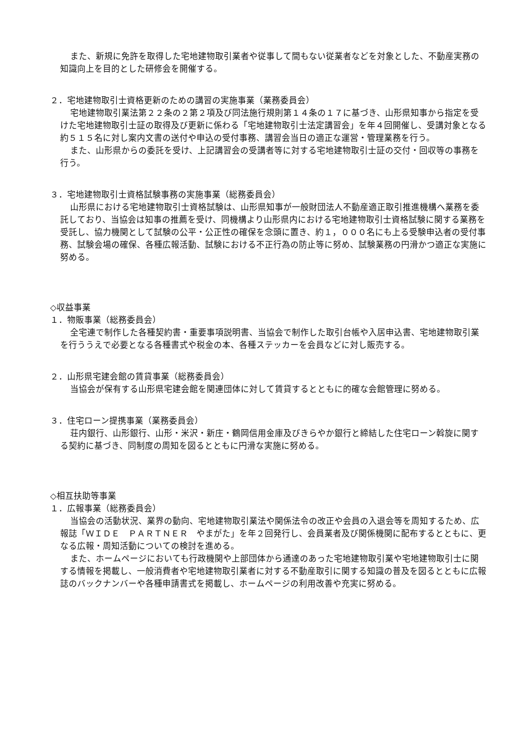また、新規に免許を取得した宅地建物取引業者や従事して間もない従業者などを対象とした、不動産実務の知識向上を目的とした研修会を開催する。
２．宅地建物取引士資格更新のための講習の実施事業（業務委員会）
宅地建物取引業法第２２条の２第２項及び同法施行規則第１４条の１７に基づき、山形県知事から指定を受けた宅地建物取引士証の取得及び更新に係わる「宅地建物取引士法定講習会」を年４回開催し、受講対象となる約５１５名に対し案内文書の送付や申込の受付事務、講習会当日の適正な運営・管理業務を行う。
また、山形県からの委託を受け、上記講習会の受講者等に対する宅地建物取引士証の交付・回収等の事務を行う。
３．宅地建物取引士資格試験事務の実施事業（総務委員会）
山形県における宅地建物取引士資格試験は、山形県知事が一般財団法人不動産適正取引推進機構へ業務を委託しており、当協会は知事の推薦を受け、同機構より山形県内における宅地建物取引士資格試験に関する業務を受託し、協力機関として試験の公平・公正性の確保を念頭に置き、約１，０００名にも上る受験申込者の受付事務、試験会場の確保、各種広報活動、試験における不正行為の防止等に努め、試験業務の円滑かつ適正な実施に努める。
◇収益事業
１．物販事業（総務委員会）
全宅連で制作した各種契約書・重要事項説明書、当協会で制作した取引台帳や入居申込書、宅地建物取引業を行ううえで必要となる各種書式や税金の本、各種ステッカーを会員などに対し販売する。
２．山形県宅建会館の賃貸事業（総務委員会）
当協会が保有する山形県宅建会館を関連団体に対して賃貸するとともに的確な会館管理に努める。
３．住宅ローン提携事業（業務委員会）
荘内銀行、山形銀行、山形・米沢・新庄・鶴岡信用金庫及びきらやか銀行と締結した住宅ローン斡旋に関する契約に基づき、同制度の周知を図るとともに円滑な実施に努める。
◇相互扶助等事業
１．広報事業（総務委員会）
当協会の活動状況、業界の動向、宅地建物取引業法や関係法令の改正や会員の入退会等を周知するため、広報誌「ＷＩＤＥ　ＰＡＲＴＮＥＲ　やまがた」を年２回発行し、会員業者及び関係機関に配布するとともに、更なる広報・周知活動についての検討を進める。
また、ホームページにおいても行政機関や上部団体から通達のあった宅地建物取引業や宅地建物取引士に関する情報を掲載し、一般消費者や宅地建物取引業者に対する不動産取引に関する知識の普及を図るとともに広報誌のバックナンバーや各種申請書式を掲載し、ホームページの利用改善や充実に努める。